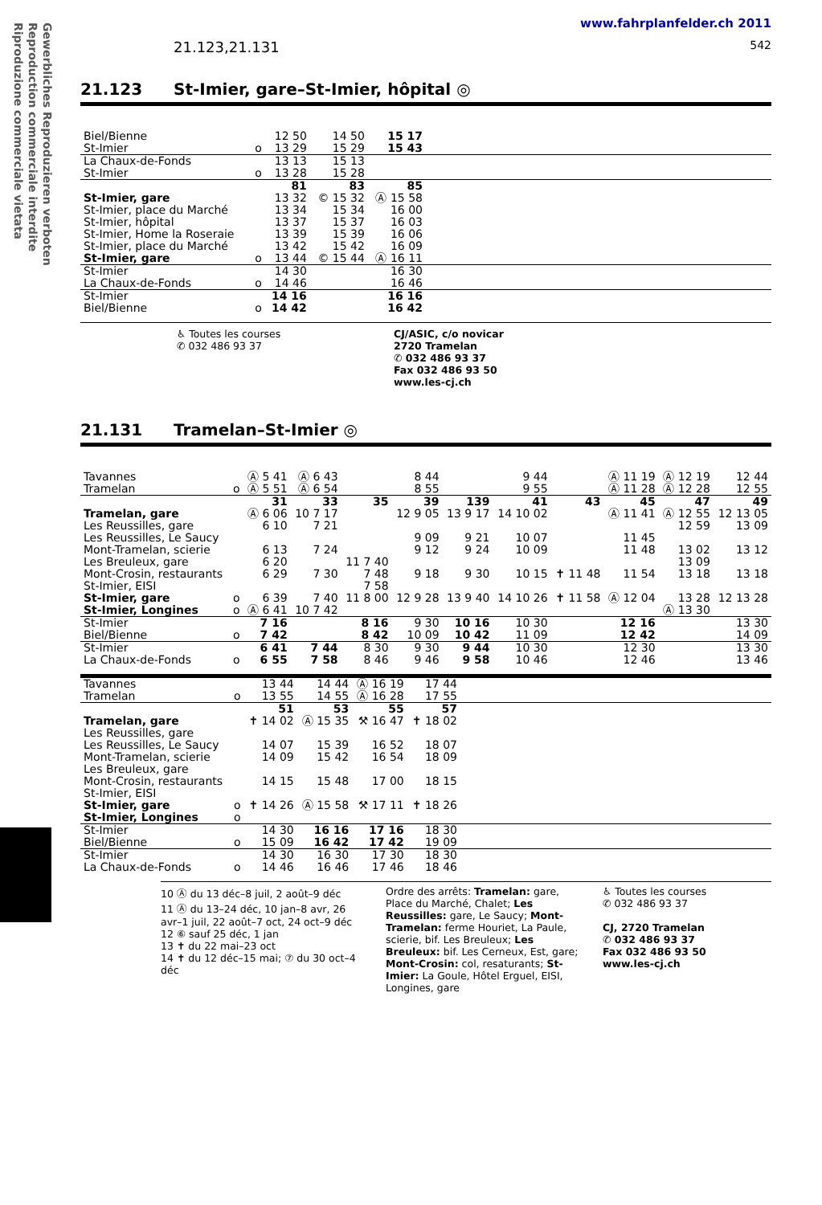Gewerbliches Reproduzieren verboten
Reproduction commerciale interdite
Riproduzione commerciale vietata
www.fahrplanfelder.ch 2011
21.123,21.131 542
21.123 St-Imier, gare–St-Imier, hôpital ◎
| Biel/Bienne | | 12 50 | 14 50 | 15 17 | |
| St-Imier | o | 13 29 | 15 29 | 15 43 | |
| La Chaux-de-Fonds | | 13 13 | 15 13 | | |
| St-Imier | o | 13 28 | 15 28 | | |
| | | 81 | 83 | 85 | |
| St-Imier, gare | | 13 32 | © 15 32 | Ⓐ 15 58 | |
| St-Imier, place du Marché | | 13 34 | 15 34 | 16 00 | |
| St-Imier, hôpital | | 13 37 | 15 37 | 16 03 | |
| St-Imier, Home la Roseraie | | 13 39 | 15 39 | 16 06 | |
| St-Imier, place du Marché | | 13 42 | 15 42 | 16 09 | |
| St-Imier, gare | o | 13 44 | © 15 44 | Ⓐ 16 11 | |
| St-Imier | | 14 30 | | 16 30 | |
| La Chaux-de-Fonds | o | 14 46 | | 16 46 | |
| St-Imier | | 14 16 | | 16 16 | |
| Biel/Bienne | o | 14 42 | | 16 42 | |
♿ Toutes les courses
✆ 032 486 93 37
CJ/ASIC, c/o novicar
2720 Tramelan
✆ 032 486 93 37
Fax 032 486 93 50
www.les-cj.ch
21.131 Tramelan–St-Imier ◎
| Tavannes | | Ⓐ 5 41 | Ⓐ 6 43 | | 8 44 | | 9 44 | | Ⓐ 11 19 | Ⓐ 12 19 | 12 44 |
| Tramelan | o | Ⓐ 5 51 | Ⓐ 6 54 | | 8 55 | | 9 55 | | Ⓐ 11 28 | Ⓐ 12 28 | 12 55 |
| | | 31 | 33 | 35 | 39 | 139 | 41 | 43 | 45 | 47 | 49 |
| Tramelan, gare | | Ⓐ 6 06 | 10 7 17 | | 12 9 05 | 13 9 17 | 14 10 02 | | Ⓐ 11 41 | Ⓐ 12 55 | 12 13 05 |
| Les Reussilles, gare | | 6 10 | 7 21 | | | | | | | 12 59 | 13 09 |
| Les Reussilles, Le Saucy | | | | | 9 09 | 9 21 | 10 07 | | 11 45 | | |
| Mont-Tramelan, scierie | | 6 13 | 7 24 | | 9 12 | 9 24 | 10 09 | | 11 48 | 13 02 | 13 12 |
| Les Breuleux, gare | | 6 20 | | 11 7 40 | | | | | | 13 09 | |
| Mont-Crosin, restaurants | | 6 29 | 7 30 | 7 48 | 9 18 | 9 30 | 10 15 | ✝ 11 48 | 11 54 | 13 18 | 13 18 |
| St-Imier, EISI | | | | 7 58 | | | | | | | |
| St-Imier, gare | o | 6 39 | 7 40 | 11 8 00 | 12 9 28 | 13 9 40 | 14 10 26 | ✝ 11 58 | Ⓐ 12 04 | 13 28 | 12 13 28 |
| St-Imier, Longines | o | Ⓐ 6 41 | 10 7 42 | | | | | | | Ⓐ 13 30 | |
| St-Imier | | 7 16 | | 8 16 | 9 30 | 10 16 | 10 30 | | 12 16 | | 13 30 |
| Biel/Bienne | o | 7 42 | | 8 42 | 10 09 | 10 42 | 11 09 | | 12 42 | | 14 09 |
| St-Imier | | 6 41 | 7 44 | 8 30 | 9 30 | 9 44 | 10 30 | | 12 30 | | 13 30 |
| La Chaux-de-Fonds | o | 6 55 | 7 58 | 8 46 | 9 46 | 9 58 | 10 46 | | 12 46 | | 13 46 |
| Tavannes | | 13 44 | 14 44 | Ⓐ 16 19 | 17 44 | |
| Tramelan | o | 13 55 | 14 55 | Ⓐ 16 28 | 17 55 | |
| | | 51 | 53 | 55 | 57 | |
| Tramelan, gare | | ✝ 14 02 | Ⓐ 15 35 | ⚒ 16 47 | ✝ 18 02 | |
| Les Reussilles, gare | | | | | | |
| Les Reussilles, Le Saucy | | 14 07 | 15 39 | 16 52 | 18 07 | |
| Mont-Tramelan, scierie | | 14 09 | 15 42 | 16 54 | 18 09 | |
| Les Breuleux, gare | | | | | | |
| Mont-Crosin, restaurants | | 14 15 | 15 48 | 17 00 | 18 15 | |
| St-Imier, EISI | | | | | | |
| St-Imier, gare | o | ✝ 14 26 | Ⓐ 15 58 | ⚒ 17 11 | ✝ 18 26 | |
| St-Imier, Longines | o | | | | | |
| St-Imier | | 14 30 | 16 16 | 17 16 | 18 30 | |
| Biel/Bienne | o | 15 09 | 16 42 | 17 42 | 19 09 | |
| St-Imier | | 14 30 | 16 30 | 17 30 | 18 30 | |
| La Chaux-de-Fonds | o | 14 46 | 16 46 | 17 46 | 18 46 | |
10 Ⓐ du 13 déc–8 juil, 2 août–9 déc
11 Ⓐ du 13–24 déc, 10 jan–8 avr, 26 avr–1 juil, 22 août–7 oct, 24 oct–9 déc
12 ⑥ sauf 25 déc, 1 jan
13 ✝ du 22 mai–23 oct
14 ✝ du 12 déc–15 mai; ⑦ du 30 oct–4 déc
Ordre des arrêts: Tramelan: gare, Place du Marché, Chalet; Les Reussilles: gare, Le Saucy; Mont-Tramelan: ferme Houriet, La Paule, scierie, bif. Les Breuleux; Les Breuleux: bif. Les Cerneux, Est, gare; Mont-Crosin: col, resaturants; St-Imier: La Goule, Hôtel Erguel, EISI, Longines, gare
♿ Toutes les courses
✆ 032 486 93 37
CJ, 2720 Tramelan
✆ 032 486 93 37
Fax 032 486 93 50
www.les-cj.ch